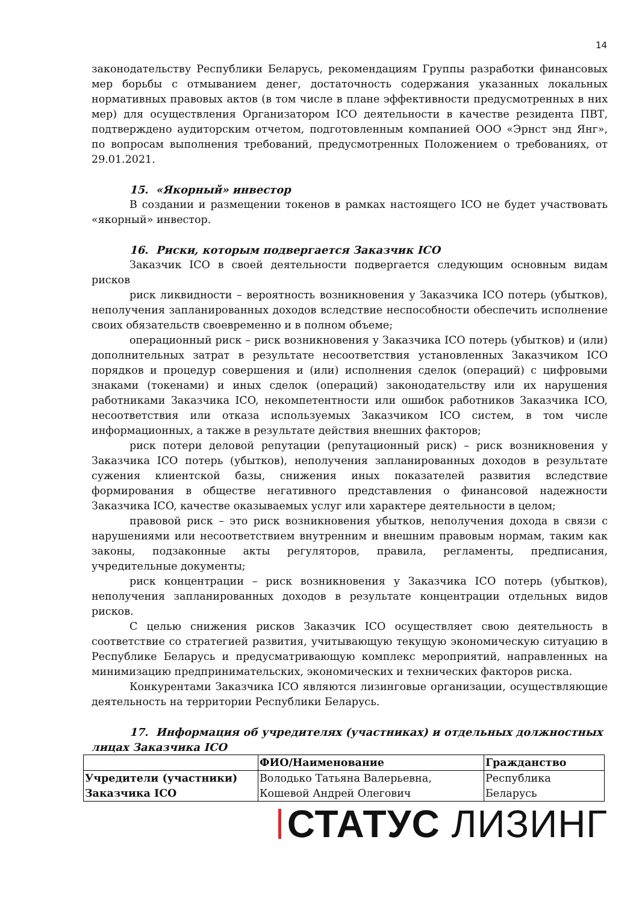14
законодательству Республики Беларусь, рекомендациям Группы разработки финансовых мер борьбы с отмыванием денег, достаточность содержания указанных локальных нормативных правовых актов (в том числе в плане эффективности предусмотренных в них мер) для осуществления Организатором ICO деятельности в качестве резидента ПВТ, подтверждено аудиторским отчетом, подготовленным компанией ООО «Эрнст энд Янг», по вопросам выполнения требований, предусмотренных Положением о требованиях, от 29.01.2021.
15. «Якорный» инвестор
В создании и размещении токенов в рамках настоящего ICO не будет участвовать «якорный» инвестор.
16. Риски, которым подвергается Заказчик ICO
Заказчик ICO в своей деятельности подвергается следующим основным видам рисков
риск ликвидности – вероятность возникновения у Заказчика ICO потерь (убытков), неполучения запланированных доходов вследствие неспособности обеспечить исполнение своих обязательств своевременно и в полном объеме;
операционный риск – риск возникновения у Заказчика ICO потерь (убытков) и (или) дополнительных затрат в результате несоответствия установленных Заказчиком ICO порядков и процедур совершения и (или) исполнения сделок (операций) с цифровыми знаками (токенами) и иных сделок (операций) законодательству или их нарушения работниками Заказчика ICO, некомпетентности или ошибок работников Заказчика ICO, несоответствия или отказа используемых Заказчиком ICO систем, в том числе информационных, а также в результате действия внешних факторов;
риск потери деловой репутации (репутационный риск) – риск возникновения у Заказчика ICO потерь (убытков), неполучения запланированных доходов в результате сужения клиентской базы, снижения иных показателей развития вследствие формирования в обществе негативного представления о финансовой надежности Заказчика ICO, качестве оказываемых услуг или характере деятельности в целом;
правовой риск – это риск возникновения убытков, неполучения дохода в связи с нарушениями или несоответствием внутренним и внешним правовым нормам, таким как законы, подзаконные акты регуляторов, правила, регламенты, предписания, учредительные документы;
риск концентрации – риск возникновения у Заказчика ICO потерь (убытков), неполучения запланированных доходов в результате концентрации отдельных видов рисков.
С целью снижения рисков Заказчик ICO осуществляет свою деятельность в соответствие со стратегией развития, учитывающую текущую экономическую ситуацию в Республике Беларусь и предусматривающую комплекс мероприятий, направленных на минимизацию предпринимательских, экономических и технических факторов риска.
Конкурентами Заказчика ICO являются лизинговые организации, осуществляющие деятельность на территории Республики Беларусь.
17. Информация об учредителях (участниках) и отдельных должностных
лицах Заказчика ICO
| | ФИО/Наименование | Гражданство |
| --- | --- | --- |
| Учредители (участники) Заказчика ICO | Володько Татьяна Валерьевна, Кошевой Андрей Олегович | Республика Беларусь |
СТАТУС ЛИЗИНГ